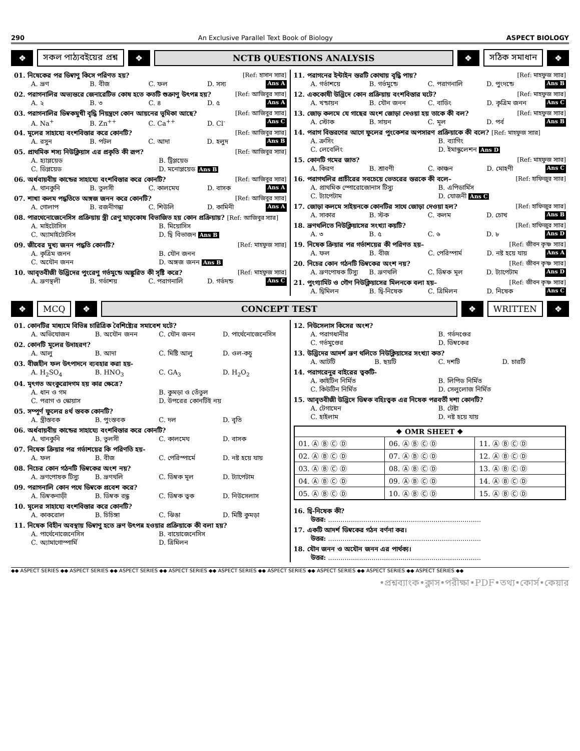290 An Exclusive Parallel Text Book of Biology ASPECT BIOLOGY
❖ সকল পাঠ্যবইয়ের প্রশ্ন ❖ NCTB QUESTIONS ANALYSIS ❖ সঠিক সমাধান ❖
01. নিষেকের পর ডিম্বাণু কিসে পরিণত হয়? [Ref: হাসান স্যার]
A. ভ্রূণ B. বীজ C. ফল D. সস্য Ans A
02. পরাগনালির অভ্যন্তরে জেনারেটিভ কোষ হতে কতটি শুক্রাণু উৎপন্ন হয়? [Ref: আজিবুর স্যার]
A. ২ B. ৩ C. ৪ D. ৫ Ans A
03. পরাগনালির ডিম্বকমুখী বৃদ্ধি নিয়ন্ত্রণে কোন আয়নের ভূমিকা আছে? [Ref: আজিবুর স্যার]
A. Na<sup>+</sup> B. Zn<sup>++</sup> C. Ca<sup>++</sup> D. Cl<sup>-</sup> Ans C
04. মূলের সাহায্যে বংশবিস্তার করে কোনটি? [Ref: আজিবুর স্যার]
A. রসুন B. পটল C. আদা D. হলুদ Ans B
05. প্রাথমিক শস্য নিউক্লিয়াস এর প্রকৃতি কী রূপ? [Ref: আজিবুর স্যার]
A. হ্যাপ্লয়েড B. ট্রিপ্লয়েড C. ডিপ্লয়েড D. মনোপ্লয়েড Ans B
06. অর্ধবায়বীয় কান্ডের সাহায্যে বংশবিস্তার করে কোনটি? [Ref: আজিবুর স্যার]
A. থানকুনি B. তুলসী C. কালমেঘ D. বাসক Ans A
07. শাখা কলম পদ্ধতিতে অঙ্গজ জনন করে কোনটি? [Ref: আজিবুর স্যার]
A. গোলাপ B. রজনীগন্ধা C. শিউলি D. কামিনী Ans A
08. পারথেনোজেনেসিস প্রক্রিয়ায় স্ত্রী রেণু মাতৃকোষ বিভাজিত হয় কোন প্রক্রিয়ায়? [Ref: আজিবুর স্যার]
A. মাইটোসিস B. মিয়োসিস C. অ্যামাইটোসিস D. দ্বি বিভাজন Ans B
09. জীবের মুখ্য জনন পদ্ধতি কোনটি? [Ref: মাহফুজ স্যার]
A. কৃত্রিম জনন B. যৌন জনন C. অযৌন জনন D. অঙ্গজ জনন Ans B
10. আবৃতবীজী উদ্ভিদের পুংরেণু গর্ভমুন্ডে অঙ্কুরিত কী সৃষ্টি করে? [Ref: মাহফুজ স্যার]
A. ভ্রূণস্থলী B. গর্ভাশয় C. পরাগনালি D. গর্ভদন্ড Ans C
11. পরাগনের ইন্টাইন স্তরটি কোথায় বৃদ্ধি পায়? [Ref: মাহফুজ স্যার]
A. গর্ভাশয়ে B. গর্ভমুন্ডে C. পরাগনালি D. পুংদন্ডে Ans B
12. এককোষী উদ্ভিদে কোন প্রক্রিয়ায় বংশবিস্তার ঘটে? [Ref: মাহফুজ স্যার]
A. খন্ডায়ন B. যৌন জনন C. বাডিং D. কৃত্রিম জনন Ans C
13. জোড় কলমে যে গাছের অংশ জোড়া দেওয়া হয় তাকে কী বল? [Ref: মাহফুজ স্যার]
A. স্টোক B. সায়ন C. মূল D. পর্ব Ans B
14. পরাগ বিস্তরণের আগে ফুলের পুংকেশর অপসারণ প্রক্রিয়াকে কী বলে? [Ref: মাহফুজ স্যার]
A. ক্রসিং B. ব্যাগিং C. লেবেলিং D. ইমাস্কুলেশন Ans D
15. কোনটি গমের জাত? [Ref: মাহফুজ স্যার]
A. কিরণ B. শ্রাবণী C. কাঞ্চন D. মোহণী Ans C
16. পরাগথলির প্রাচীরের সবচেয়ে ভেতরের স্তরকে কী বলে– [Ref: হাফিজুর স্যার]
A. প্রাথমিক স্পোরোজোনাস টিস্যু B. এপিডার্মিস C. ট্যাপেটাম D. যোজনী Ans C
17. জোড়া কলমে সাইয়নকে কোনটির সাথে জোড়া দেওয়া হল? [Ref: হাফিজুর স্যার]
A. সাকার B. স্টক C. কলম D. চোখ Ans B
18. ভ্রূণথলিতে নিউক্লিয়াসের সংখ্যা কয়টি? [Ref: হাফিজুর স্যার]
A. ৩ B. ৫ C. ৬ D. ৮ Ans D
19. নিষেক ক্রিয়ার পর গর্ভাশয়ের কী পরিণত হয়– [Ref: জীবন কৃষ্ণ স্যার]
A. ফল B. বীজ C. পেরিস্পার্ম D. নষ্ট হয়ে যায় Ans A
20. নিচের কোন গঠনটি ডিম্বকের অংশ নয়? [Ref: জীবন কৃষ্ণ স্যার]
A. ভ্রূণপোষক টিস্যু B. ভ্রূণথলি C. ডিম্বক মূল D. ট্যাপেটাম Ans D
21. পুংগ্যামিট ও গৌণ নিউক্লিয়াসের মিলনকে বলা হয়– [Ref: জীবন কৃষ্ণ স্যার]
A. দ্বিমিলন B. দ্বি-নিষেক C. ত্রিমিলন D. নিষেক Ans C
❖ MCQ ❖ CONCEPT TEST ❖ WRITTEN ❖
01. কোনটির মাধ্যমে বিভিন্ন চারিত্রিক বৈশিষ্ট্যের সমাবেশ ঘটে?
A. অভিযোজন B. অযৌন জনন C. যৌন জনন D. পার্থেনোজেনেসিস
02. কোনটি মূলের উদাহরণ?
A. আলু B. আদা C. মিষ্টি আলু D. ওল-কচু
03. বীজহীন ফল উৎপাদনে ব্যবহার করা হয়-
A. H<sub>2</sub>SO<sub>4</sub> B. HNO<sub>3</sub> C. GA<sub>3</sub> D. H<sub>2</sub>O<sub>2</sub>
04. মৃৎগত অংকুরোদগম হয় কার ক্ষেত্রে?
A. ধান ও গম B. কুমড়া ও তেঁতুল C. পরাগ ও স্কোয়াস D. উপরের কোনটিই নয়
05. সম্পূর্ণ ফুলের ৪র্থ স্তবক কোনটি?
A. স্ত্রীস্তবক B. পুংস্তবক C. দল D. বৃতি
06. অর্ধবায়বীয় কান্ডের সাহায্যে বংশবিস্তার করে কোনটি?
A. থানকুনি B. তুলসী C. কালমেঘ D. বাসক
07. নিষেক ক্রিয়ার পর গর্ভাশয়ের কি পরিণতি হয়-
A. ফল B. বীজ C. পেরিস্পার্মে D. নষ্ট হয়ে যায়
08. নিচের কোন গঠনটি ডিম্বকের অংশ নয়?
A. ভ্রূণপোষক টিস্যু B. ভ্রূণথলি C. ডিম্বক মূল D. ট্যাপেটাম
09. পরাগনালি কোন পথে ডিম্বকে প্রবেশ করে?
A. ডিম্বকনাড়ী B. ডিম্বক রন্ধ্র C. ডিম্বক ত্বক D. নিউসেলাস
10. মূলের সাহায্যে বংশবিস্তার করে কোনটি?
A. কাকরোল B. চিচিঙ্গা C. ঝিঙা D. মিষ্টি কুমড়া
11. নিষেক বিহীন অবস্থায় ডিম্বাণু হতে ভ্রূণ উৎপন্ন হওয়ার প্রক্রিয়াকে কী বলা হয়?
A. পার্থেনোজেনেসিস B. বায়োজেনেসিস C. অ্যামাগোস্পার্মি D. ত্রিমিলন
12. নিউসেলাস কিসের অংশ?
A. পরাগধানীর B. গর্ভদণ্ডের C. গর্ভমুণ্ডের D. ডিম্বকের
13. উদ্ভিদের আদর্শ ভ্রূণ থলিতে নিউক্লিয়াসের সংখ্যা কত?
A. আটটি B. ছয়টি C. দশটি D. চারটি
14. পরাগরেনুর বাইরের ত্বকটি-
A. কাইটিন নির্মিত B. লিপিড নির্মিত C. কিউটিন নির্মিত D. সেলুলোজ নির্মিত
15. আবৃতবীজী উদ্ভিদে ডিম্বক বহিঃত্বক এর নিষেক পরবর্তী দশা কোনটি?
A. টেগামেন B. টেষ্টা C. হাইলাম D. নষ্ট হয়ে যায়
| ❖ OMR SHEET ❖ | | |
| --- | --- | --- |
| 01. Ⓐ Ⓑ Ⓒ Ⓓ | 06. Ⓐ Ⓑ Ⓒ Ⓓ | 11. Ⓐ Ⓑ Ⓒ Ⓓ |
| 02. Ⓐ Ⓑ Ⓒ Ⓓ | 07. Ⓐ Ⓑ Ⓒ Ⓓ | 12. Ⓐ Ⓑ Ⓒ Ⓓ |
| 03. Ⓐ Ⓑ Ⓒ Ⓓ | 08. Ⓐ Ⓑ Ⓒ Ⓓ | 13. Ⓐ Ⓑ Ⓒ Ⓓ |
| 04. Ⓐ Ⓑ Ⓒ Ⓓ | 09. Ⓐ Ⓑ Ⓒ Ⓓ | 14. Ⓐ Ⓑ Ⓒ Ⓓ |
| 05. Ⓐ Ⓑ Ⓒ Ⓓ | 10. Ⓐ Ⓑ Ⓒ Ⓓ | 15. Ⓐ Ⓑ Ⓒ Ⓓ |
16. দ্বি-নিষেক কী?
উত্তর: ..........................................................................
17. একটি আদর্শ ডিম্বকের গঠন বর্ণনা কর।
উত্তর: ..........................................................................
18. যৌন জনন ও অযৌন জনন এর পার্থক্য।
উত্তর: ..........................................................................
◆◆ ASPECT SERIES ◆◆ ASPECT SERIES ◆◆ ASPECT SERIES ◆◆ ASPECT SERIES ◆◆ ASPECT SERIES ◆◆ ASPECT SERIES ◆◆ ASPECT SERIES ◆◆ ASPECT SERIES ◆◆ ASPECT SERIES ◆◆
•প্রশ্নব্যাংক•ক্লাস•পরীক্ষা•PDF•তথ্য•কোর্স•কেয়ার